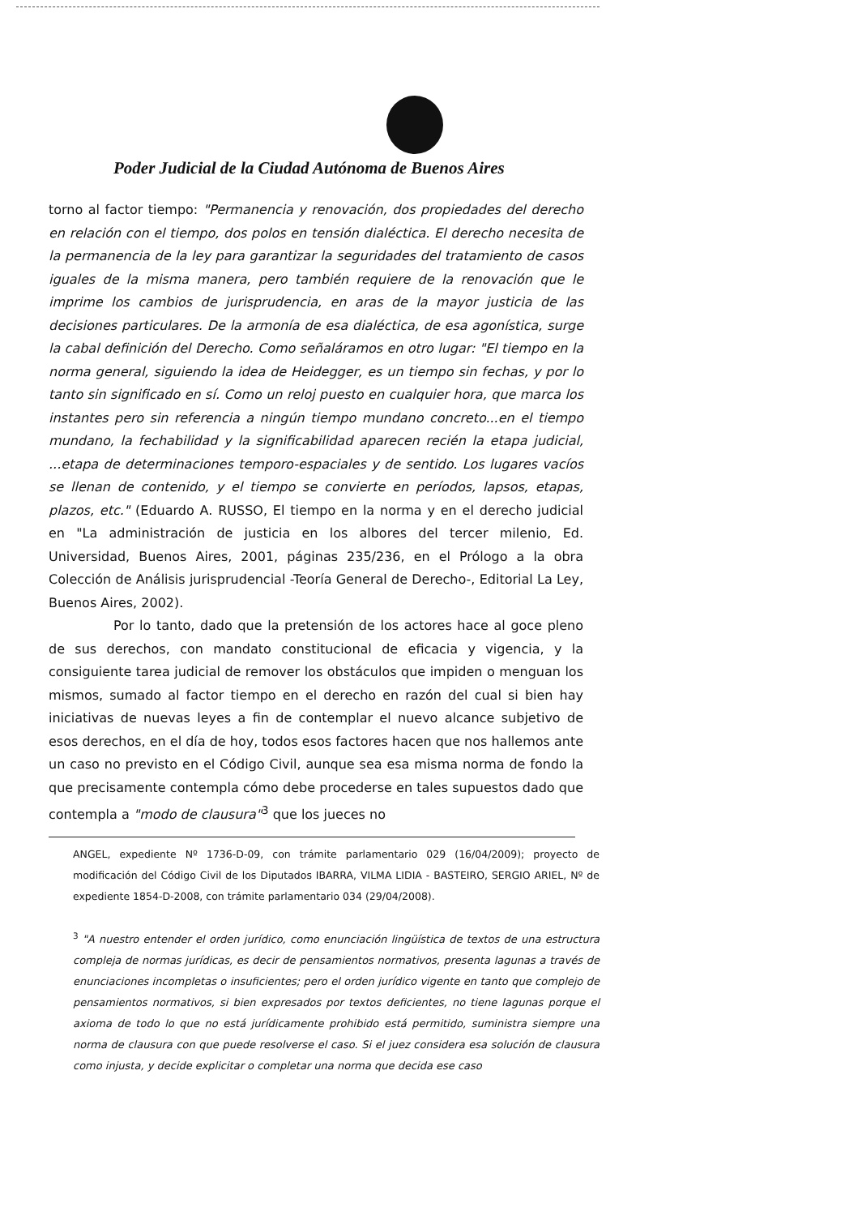Poder Judicial de la Ciudad Autónoma de Buenos Aires
torno al factor tiempo: "Permanencia y renovación, dos propiedades del derecho en relación con el tiempo, dos polos en tensión dialéctica. El derecho necesita de la permanencia de la ley para garantizar la seguridades del tratamiento de casos iguales de la misma manera, pero también requiere de la renovación que le imprime los cambios de jurisprudencia, en aras de la mayor justicia de las decisiones particulares. De la armonía de esa dialéctica, de esa agonística, surge la cabal definición del Derecho. Como señaláramos en otro lugar: "El tiempo en la norma general, siguiendo la idea de Heidegger, es un tiempo sin fechas, y por lo tanto sin significado en sí. Como un reloj puesto en cualquier hora, que marca los instantes pero sin referencia a ningún tiempo mundano concreto...en el tiempo mundano, la fechabilidad y la significabilidad aparecen recién la etapa judicial, ...etapa de determinaciones temporo-espaciales y de sentido. Los lugares vacíos se llenan de contenido, y el tiempo se convierte en períodos, lapsos, etapas, plazos, etc." (Eduardo A. RUSSO, El tiempo en la norma y en el derecho judicial en "La administración de justicia en los albores del tercer milenio, Ed. Universidad, Buenos Aires, 2001, páginas 235/236, en el Prólogo a la obra Colección de Análisis jurisprudencial -Teoría General de Derecho-, Editorial La Ley, Buenos Aires, 2002).
Por lo tanto, dado que la pretensión de los actores hace al goce pleno de sus derechos, con mandato constitucional de eficacia y vigencia, y la consiguiente tarea judicial de remover los obstáculos que impiden o menguan los mismos, sumado al factor tiempo en el derecho en razón del cual si bien hay iniciativas de nuevas leyes a fin de contemplar el nuevo alcance subjetivo de esos derechos, en el día de hoy, todos esos factores hacen que nos hallemos ante un caso no previsto en el Código Civil, aunque sea esa misma norma de fondo la que precisamente contempla cómo debe procederse en tales supuestos dado que contempla a "modo de clausura"<sup>3</sup> que los jueces no
ANGEL, expediente Nº 1736-D-09, con trámite parlamentario 029 (16/04/2009); proyecto de modificación del Código Civil de los Diputados IBARRA, VILMA LIDIA - BASTEIRO, SERGIO ARIEL, Nº de expediente 1854-D-2008, con trámite parlamentario 034 (29/04/2008).
<sup>3</sup> "A nuestro entender el orden jurídico, como enunciación lingüística de textos de una estructura compleja de normas jurídicas, es decir de pensamientos normativos, presenta lagunas a través de enunciaciones incompletas o insuficientes; pero el orden jurídico vigente en tanto que complejo de pensamientos normativos, si bien expresados por textos deficientes, no tiene lagunas porque el axioma de todo lo que no está jurídicamente prohibido está permitido, suministra siempre una norma de clausura con que puede resolverse el caso. Si el juez considera esa solución de clausura como injusta, y decide explicitar o completar una norma que decida ese caso